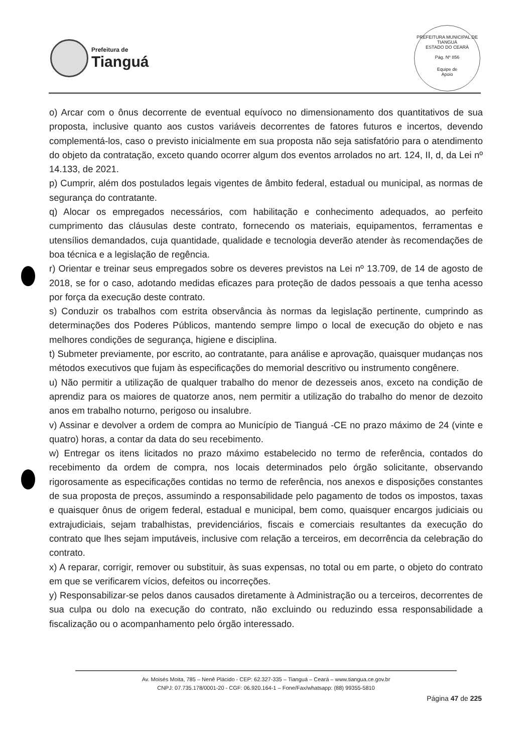Prefeitura de
Tianguá
PREFEITURA MUNICIPAL DE TIANGUÁ
ESTADO DO CEARÁ
Pág. Nº 856
Equipe de
Apoio
o) Arcar com o ônus decorrente de eventual equívoco no dimensionamento dos quantitativos de sua proposta, inclusive quanto aos custos variáveis decorrentes de fatores futuros e incertos, devendo complementá-los, caso o previsto inicialmente em sua proposta não seja satisfatório para o atendimento do objeto da contratação, exceto quando ocorrer algum dos eventos arrolados no art. 124, II, d, da Lei nº 14.133, de 2021.
p) Cumprir, além dos postulados legais vigentes de âmbito federal, estadual ou municipal, as normas de segurança do contratante.
q) Alocar os empregados necessários, com habilitação e conhecimento adequados, ao perfeito cumprimento das cláusulas deste contrato, fornecendo os materiais, equipamentos, ferramentas e utensílios demandados, cuja quantidade, qualidade e tecnologia deverão atender às recomendações de boa técnica e a legislação de regência.
r) Orientar e treinar seus empregados sobre os deveres previstos na Lei nº 13.709, de 14 de agosto de 2018, se for o caso, adotando medidas eficazes para proteção de dados pessoais a que tenha acesso por força da execução deste contrato.
s) Conduzir os trabalhos com estrita observância às normas da legislação pertinente, cumprindo as determinações dos Poderes Públicos, mantendo sempre limpo o local de execução do objeto e nas melhores condições de segurança, higiene e disciplina.
t) Submeter previamente, por escrito, ao contratante, para análise e aprovação, quaisquer mudanças nos métodos executivos que fujam às especificações do memorial descritivo ou instrumento congênere.
u) Não permitir a utilização de qualquer trabalho do menor de dezesseis anos, exceto na condição de aprendiz para os maiores de quatorze anos, nem permitir a utilização do trabalho do menor de dezoito anos em trabalho noturno, perigoso ou insalubre.
v) Assinar e devolver a ordem de compra ao Município de Tianguá -CE no prazo máximo de 24 (vinte e quatro) horas, a contar da data do seu recebimento.
w) Entregar os itens licitados no prazo máximo estabelecido no termo de referência, contados do recebimento da ordem de compra, nos locais determinados pelo órgão solicitante, observando rigorosamente as especificações contidas no termo de referência, nos anexos e disposições constantes de sua proposta de preços, assumindo a responsabilidade pelo pagamento de todos os impostos, taxas e quaisquer ônus de origem federal, estadual e municipal, bem como, quaisquer encargos judiciais ou extrajudiciais, sejam trabalhistas, previdenciários, fiscais e comerciais resultantes da execução do contrato que lhes sejam imputáveis, inclusive com relação a terceiros, em decorrência da celebração do contrato.
x) A reparar, corrigir, remover ou substituir, às suas expensas, no total ou em parte, o objeto do contrato em que se verificarem vícios, defeitos ou incorreções.
y) Responsabilizar-se pelos danos causados diretamente à Administração ou a terceiros, decorrentes de sua culpa ou dolo na execução do contrato, não excluindo ou reduzindo essa responsabilidade a fiscalização ou o acompanhamento pelo órgão interessado.
Av. Moisés Moita, 785 – Nenê Plácido - CEP: 62.327-335 – Tianguá – Ceará – www.tiangua.ce.gov.br
CNPJ: 07.735.178/0001-20 - CGF: 06.920.164-1 – Fone/Fax/whatsapp: (88) 99355-5810
Página 47 de 225